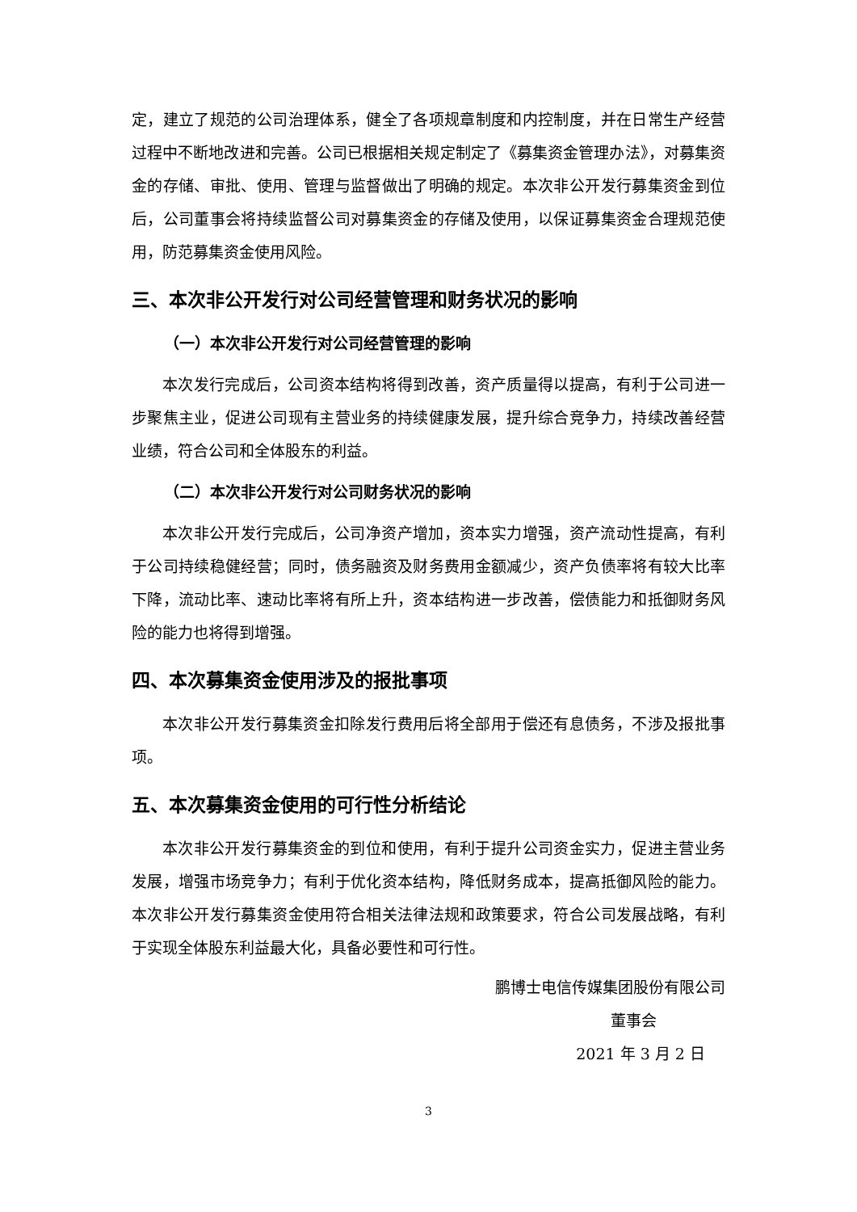定，建立了规范的公司治理体系，健全了各项规章制度和内控制度，并在日常生产经营过程中不断地改进和完善。公司已根据相关规定制定了《募集资金管理办法》，对募集资金的存储、审批、使用、管理与监督做出了明确的规定。本次非公开发行募集资金到位后，公司董事会将持续监督公司对募集资金的存储及使用，以保证募集资金合理规范使用，防范募集资金使用风险。
三、本次非公开发行对公司经营管理和财务状况的影响
（一）本次非公开发行对公司经营管理的影响
本次发行完成后，公司资本结构将得到改善，资产质量得以提高，有利于公司进一步聚焦主业，促进公司现有主营业务的持续健康发展，提升综合竞争力，持续改善经营业绩，符合公司和全体股东的利益。
（二）本次非公开发行对公司财务状况的影响
本次非公开发行完成后，公司净资产增加，资本实力增强，资产流动性提高，有利于公司持续稳健经营；同时，债务融资及财务费用金额减少，资产负债率将有较大比率下降，流动比率、速动比率将有所上升，资本结构进一步改善，偿债能力和抵御财务风险的能力也将得到增强。
四、本次募集资金使用涉及的报批事项
本次非公开发行募集资金扣除发行费用后将全部用于偿还有息债务，不涉及报批事项。
五、本次募集资金使用的可行性分析结论
本次非公开发行募集资金的到位和使用，有利于提升公司资金实力，促进主营业务发展，增强市场竞争力；有利于优化资本结构，降低财务成本，提高抵御风险的能力。本次非公开发行募集资金使用符合相关法律法规和政策要求，符合公司发展战略，有利于实现全体股东利益最大化，具备必要性和可行性。
鹏博士电信传媒集团股份有限公司
董事会
2021 年 3 月 2 日
3